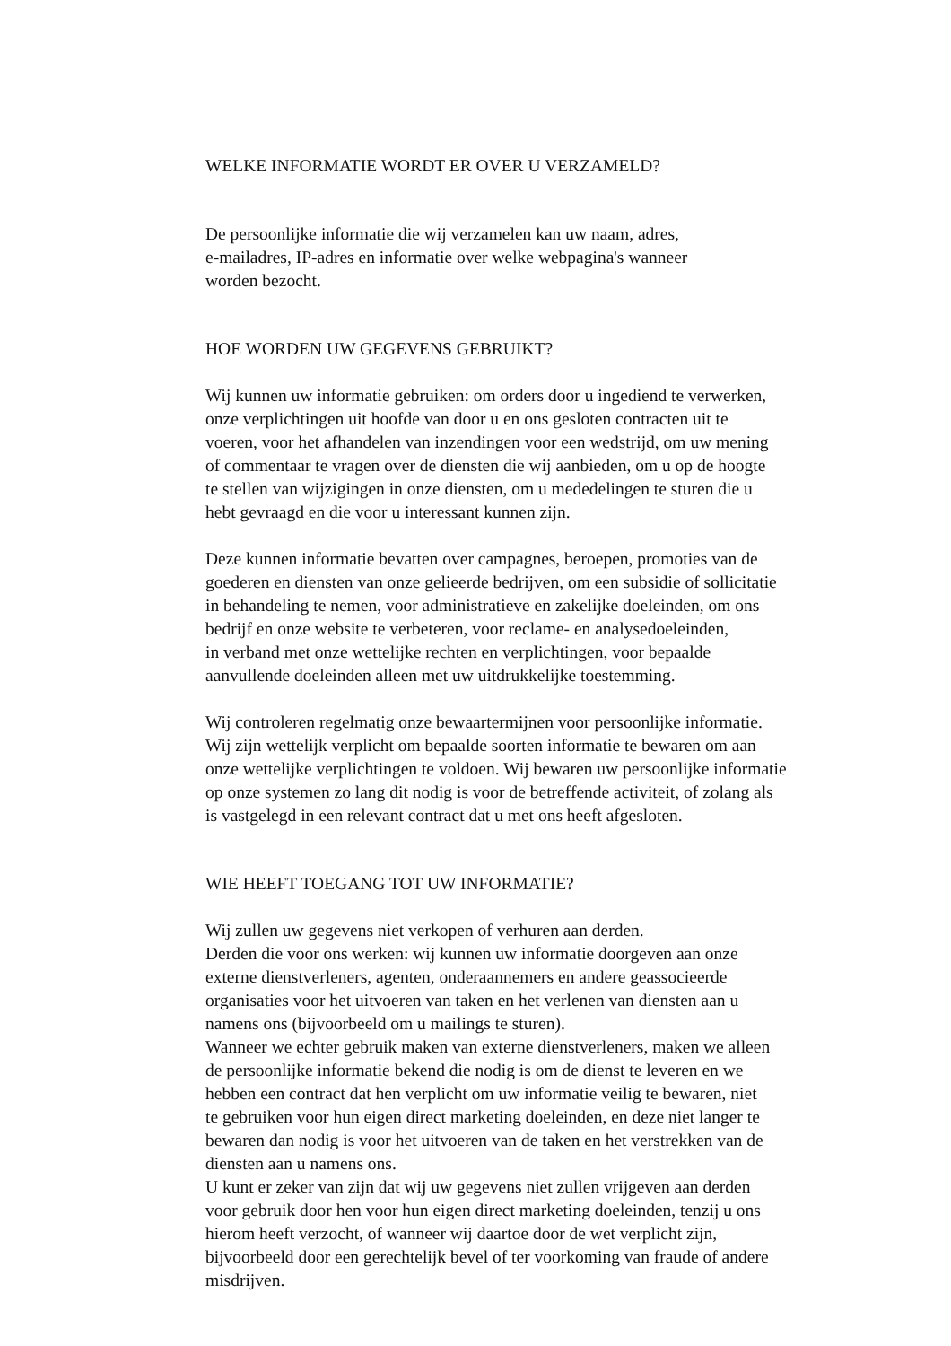WELKE INFORMATIE WORDT ER OVER U VERZAMELD?
De persoonlijke informatie die wij verzamelen kan uw naam, adres,
e-mailadres, IP-adres en informatie over welke webpagina's wanneer
worden bezocht.
HOE WORDEN UW GEGEVENS GEBRUIKT?
Wij kunnen uw informatie gebruiken: om orders door u ingediend te verwerken,
onze verplichtingen uit hoofde van door u en ons gesloten contracten uit te
voeren, voor het afhandelen van inzendingen voor een wedstrijd, om uw mening
of commentaar te vragen over de diensten die wij aanbieden, om u op de hoogte
te stellen van wijzigingen in onze diensten, om u mededelingen te sturen die u
hebt gevraagd en die voor u interessant kunnen zijn.
Deze kunnen informatie bevatten over campagnes, beroepen, promoties van de
goederen en diensten van onze gelieerde bedrijven, om een subsidie of sollicitatie
in behandeling te nemen, voor administratieve en zakelijke doeleinden, om ons
bedrijf en onze website te verbeteren, voor reclame- en analysedoeleinden,
in verband met onze wettelijke rechten en verplichtingen, voor bepaalde
aanvullende doeleinden alleen met uw uitdrukkelijke toestemming.
Wij controleren regelmatig onze bewaartermijnen voor persoonlijke informatie.
Wij zijn wettelijk verplicht om bepaalde soorten informatie te bewaren om aan
onze wettelijke verplichtingen te voldoen. Wij bewaren uw persoonlijke informatie
op onze systemen zo lang dit nodig is voor de betreffende activiteit, of zolang als
is vastgelegd in een relevant contract dat u met ons heeft afgesloten.
WIE HEEFT TOEGANG TOT UW INFORMATIE?
Wij zullen uw gegevens niet verkopen of verhuren aan derden.
Derden die voor ons werken: wij kunnen uw informatie doorgeven aan onze
externe dienstverleners, agenten, onderaannemers en andere geassocieerde
organisaties voor het uitvoeren van taken en het verlenen van diensten aan u
namens ons (bijvoorbeeld om u mailings te sturen).
Wanneer we echter gebruik maken van externe dienstverleners, maken we alleen
de persoonlijke informatie bekend die nodig is om de dienst te leveren en we
hebben een contract dat hen verplicht om uw informatie veilig te bewaren, niet
te gebruiken voor hun eigen direct marketing doeleinden, en deze niet langer te
bewaren dan nodig is voor het uitvoeren van de taken en het verstrekken van de
diensten aan u namens ons.
U kunt er zeker van zijn dat wij uw gegevens niet zullen vrijgeven aan derden
voor gebruik door hen voor hun eigen direct marketing doeleinden, tenzij u ons
hierom heeft verzocht, of wanneer wij daartoe door de wet verplicht zijn,
bijvoorbeeld door een gerechtelijk bevel of ter voorkoming van fraude of andere
misdrijven.